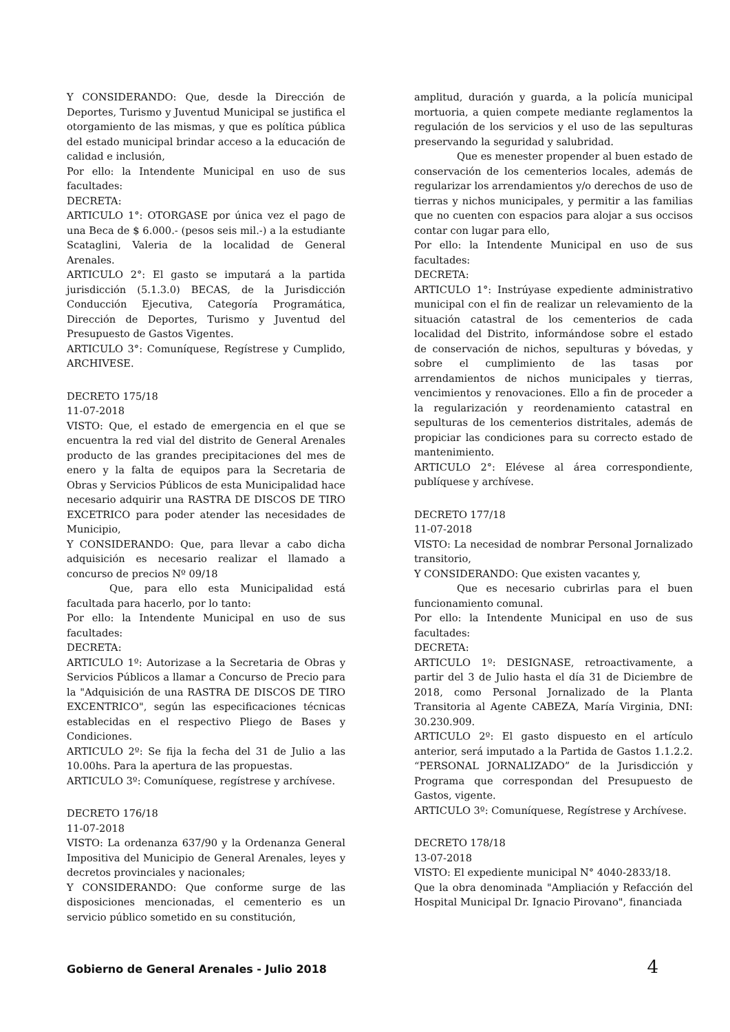Y CONSIDERANDO: Que, desde la Dirección de Deportes, Turismo y Juventud Municipal se justifica el otorgamiento de las mismas, y que es política pública del estado municipal brindar acceso a la educación de calidad e inclusión,
Por ello: la Intendente Municipal en uso de sus facultades:
DECRETA:
ARTICULO 1°: OTORGASE por única vez el pago de una Beca de $ 6.000.- (pesos seis mil.-) a la estudiante Scataglini, Valeria de la localidad de General Arenales.
ARTICULO 2°: El gasto se imputará a la partida jurisdicción (5.1.3.0) BECAS, de la Jurisdicción Conducción Ejecutiva, Categoría Programática, Dirección de Deportes, Turismo y Juventud del Presupuesto de Gastos Vigentes.
ARTICULO 3°: Comuníquese, Regístrese y Cumplido, ARCHIVESE.
DECRETO 175/18
11-07-2018
VISTO: Que, el estado de emergencia en el que se encuentra la red vial del distrito de General Arenales producto de las grandes precipitaciones del mes de enero y la falta de equipos para la Secretaria de Obras y Servicios Públicos de esta Municipalidad hace necesario adquirir una RASTRA DE DISCOS DE TIRO EXCETRICO para poder atender las necesidades de Municipio,
Y CONSIDERANDO: Que, para llevar a cabo dicha adquisición es necesario realizar el llamado a concurso de precios Nº 09/18
Que, para ello esta Municipalidad está facultada para hacerlo, por lo tanto:
Por ello: la Intendente Municipal en uso de sus facultades:
DECRETA:
ARTICULO 1º: Autorizase a la Secretaria de Obras y Servicios Públicos a llamar a Concurso de Precio para la "Adquisición de una RASTRA DE DISCOS DE TIRO EXCENTRICO", según las especificaciones técnicas establecidas en el respectivo Pliego de Bases y Condiciones.
ARTICULO 2º: Se fija la fecha del 31 de Julio a las 10.00hs. Para la apertura de las propuestas.
ARTICULO 3º: Comuníquese, regístrese y archívese.
DECRETO 176/18
11-07-2018
VISTO: La ordenanza 637/90 y la Ordenanza General Impositiva del Municipio de General Arenales, leyes y decretos provinciales y nacionales;
Y CONSIDERANDO: Que conforme surge de las disposiciones mencionadas, el cementerio es un servicio público sometido en su constitución,
amplitud, duración y guarda, a la policía municipal mortuoria, a quien compete mediante reglamentos la regulación de los servicios y el uso de las sepulturas preservando la seguridad y salubridad.
Que es menester propender al buen estado de conservación de los cementerios locales, además de regularizar los arrendamientos y/o derechos de uso de tierras y nichos municipales, y permitir a las familias que no cuenten con espacios para alojar a sus occisos contar con lugar para ello,
Por ello: la Intendente Municipal en uso de sus facultades:
DECRETA:
ARTICULO 1°: Instrúyase expediente administrativo municipal con el fin de realizar un relevamiento de la situación catastral de los cementerios de cada localidad del Distrito, informándose sobre el estado de conservación de nichos, sepulturas y bóvedas, y sobre el cumplimiento de las tasas por arrendamientos de nichos municipales y tierras, vencimientos y renovaciones. Ello a fin de proceder a la regularización y reordenamiento catastral en sepulturas de los cementerios distritales, además de propiciar las condiciones para su correcto estado de mantenimiento.
ARTICULO 2°: Elévese al área correspondiente, publíquese y archívese.
DECRETO 177/18
11-07-2018
VISTO: La necesidad de nombrar Personal Jornalizado transitorio,
Y CONSIDERANDO: Que existen vacantes y,
Que es necesario cubrirlas para el buen funcionamiento comunal.
Por ello: la Intendente Municipal en uso de sus facultades:
DECRETA:
ARTICULO 1º: DESIGNASE, retroactivamente, a partir del 3 de Julio hasta el día 31 de Diciembre de 2018, como Personal Jornalizado de la Planta Transitoria al Agente CABEZA, María Virginia, DNI: 30.230.909.
ARTICULO 2º: El gasto dispuesto en el artículo anterior, será imputado a la Partida de Gastos 1.1.2.2. “PERSONAL JORNALIZADO” de la Jurisdicción y Programa que correspondan del Presupuesto de Gastos, vigente.
ARTICULO 3º: Comuníquese, Regístrese y Archívese.
DECRETO 178/18
13-07-2018
VISTO: El expediente municipal N° 4040-2833/18.
Que la obra denominada "Ampliación y Refacción del Hospital Municipal Dr. Ignacio Pirovano", financiada
Gobierno de General Arenales - Julio 2018 4